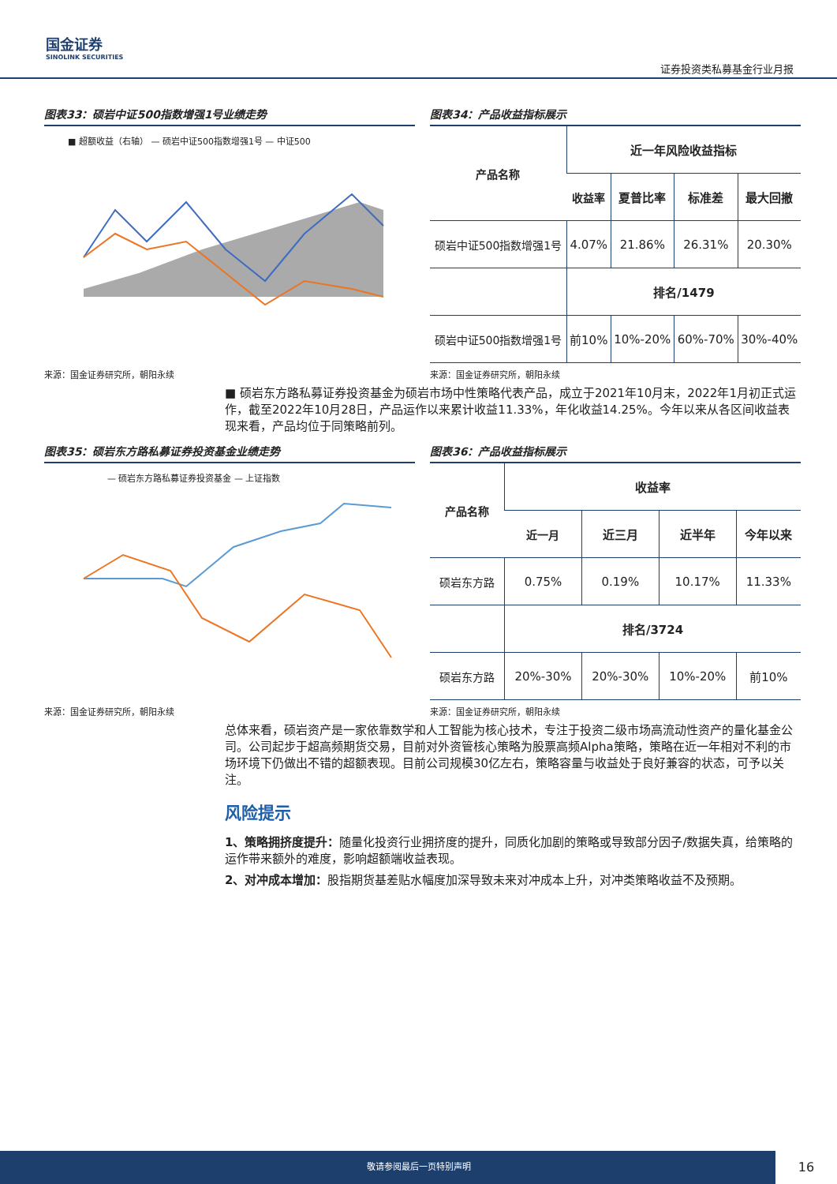国金证券
SINOLINK SECURITIES
证券投资类私募基金行业月报
图表33：硕岩中证500指数增强1号业绩走势
■ 超额收益（右轴） — 硕岩中证500指数增强1号 — 中证500
来源：国金证券研究所，朝阳永续
图表34：产品收益指标展示
| 产品名称 | 近一年风险收益指标 | | | |
| --- | --- | --- | --- | --- |
| | 收益率 | 夏普比率 | 标准差 | 最大回撤 |
| 硕岩中证500指数增强1号 | 4.07% | 21.86% | 26.31% | 20.30% |
| | 排名/1479 | | | |
| 硕岩中证500指数增强1号 | 前10% | 10%-20% | 60%-70% | 30%-40% |
来源：国金证券研究所，朝阳永续
■ 硕岩东方路私募证券投资基金为硕岩市场中性策略代表产品，成立于2021年10月末，2022年1月初正式运作，截至2022年10月28日，产品运作以来累计收益11.33%，年化收益14.25%。今年以来从各区间收益表现来看，产品均位于同策略前列。
图表35：硕岩东方路私募证券投资基金业绩走势
— 硕岩东方路私募证券投资基金 — 上证指数
来源：国金证券研究所，朝阳永续
图表36：产品收益指标展示
| 产品名称 | 收益率 | | | |
| --- | --- | --- | --- | --- |
| | 近一月 | 近三月 | 近半年 | 今年以来 |
| 硕岩东方路 | 0.75% | 0.19% | 10.17% | 11.33% |
| | 排名/3724 | | | |
| 硕岩东方路 | 20%-30% | 20%-30% | 10%-20% | 前10% |
来源：国金证券研究所，朝阳永续
总体来看，硕岩资产是一家依靠数学和人工智能为核心技术，专注于投资二级市场高流动性资产的量化基金公司。公司起步于超高频期货交易，目前对外资管核心策略为股票高频Alpha策略，策略在近一年相对不利的市场环境下仍做出不错的超额表现。目前公司规模30亿左右，策略容量与收益处于良好兼容的状态，可予以关注。
风险提示
1、策略拥挤度提升：随量化投资行业拥挤度的提升，同质化加剧的策略或导致部分因子/数据失真，给策略的运作带来额外的难度，影响超额端收益表现。
2、对冲成本增加：股指期货基差贴水幅度加深导致未来对冲成本上升，对冲类策略收益不及预期。
敬请参阅最后一页特别声明
16